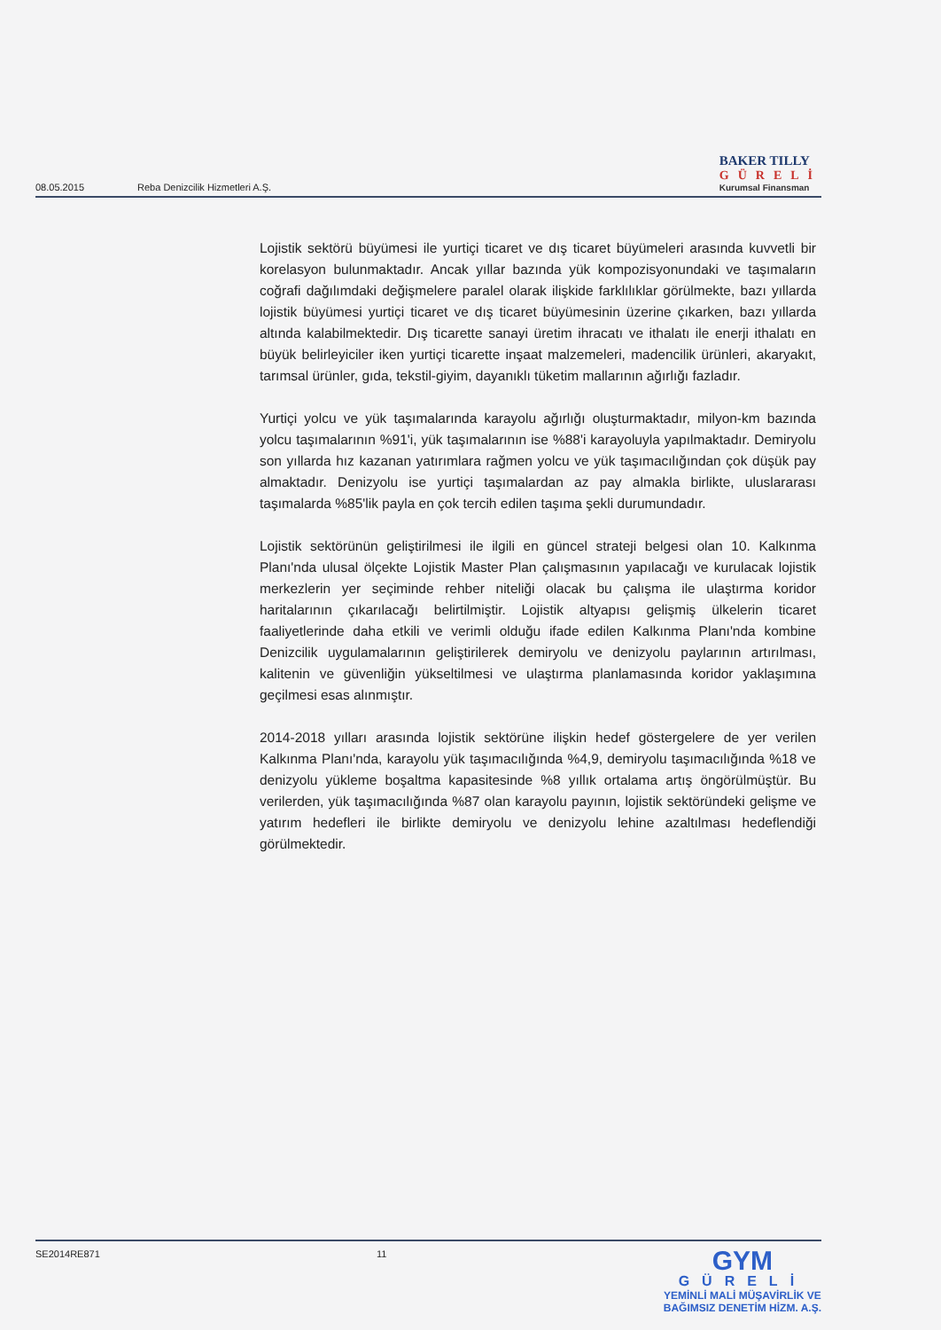08.05.2015 Reba Denizcilik Hizmetleri A.Ş.
BAKER TILLY
GÜRELİ
Kurumsal Finansman
Lojistik sektörü büyümesi ile yurtiçi ticaret ve dış ticaret büyümeleri arasında kuvvetli bir korelasyon bulunmaktadır. Ancak yıllar bazında yük kompozisyonundaki ve taşımaların coğrafi dağılımdaki değişmelere paralel olarak ilişkide farklılıklar görülmekte, bazı yıllarda lojistik büyümesi yurtiçi ticaret ve dış ticaret büyümesinin üzerine çıkarken, bazı yıllarda altında kalabilmektedir. Dış ticarette sanayi üretim ihracatı ve ithalatı ile enerji ithalatı en büyük belirleyiciler iken yurtiçi ticarette inşaat malzemeleri, madencilik ürünleri, akaryakıt, tarımsal ürünler, gıda, tekstil-giyim, dayanıklı tüketim mallarının ağırlığı fazladır.
Yurtiçi yolcu ve yük taşımalarında karayolu ağırlığı oluşturmaktadır, milyon-km bazında yolcu taşımalarının %91'i, yük taşımalarının ise %88'i karayoluyla yapılmaktadır. Demiryolu son yıllarda hız kazanan yatırımlara rağmen yolcu ve yük taşımacılığından çok düşük pay almaktadır. Denizyolu ise yurtiçi taşımalardan az pay almakla birlikte, uluslararası taşımalarda %85'lik payla en çok tercih edilen taşıma şekli durumundadır.
Lojistik sektörünün geliştirilmesi ile ilgili en güncel strateji belgesi olan 10. Kalkınma Planı'nda ulusal ölçekte Lojistik Master Plan çalışmasının yapılacağı ve kurulacak lojistik merkezlerin yer seçiminde rehber niteliği olacak bu çalışma ile ulaştırma koridor haritalarının çıkarılacağı belirtilmiştir. Lojistik altyapısı gelişmiş ülkelerin ticaret faaliyetlerinde daha etkili ve verimli olduğu ifade edilen Kalkınma Planı'nda kombine Denizcilik uygulamalarının geliştirilerek demiryolu ve denizyolu paylarının artırılması, kalitenin ve güvenliğin yükseltilmesi ve ulaştırma planlamasında koridor yaklaşımına geçilmesi esas alınmıştır.
2014-2018 yılları arasında lojistik sektörüne ilişkin hedef göstergelere de yer verilen Kalkınma Planı'nda, karayolu yük taşımacılığında %4,9, demiryolu taşımacılığında %18 ve denizyolu yükleme boşaltma kapasitesinde %8 yıllık ortalama artış öngörülmüştür. Bu verilerden, yük taşımacılığında %87 olan karayolu payının, lojistik sektöründeki gelişme ve yatırım hedefleri ile birlikte demiryolu ve denizyolu lehine azaltılması hedeflendiği görülmektedir.
SE2014RE871 11
GYM
GÜRELİ
YEMİNLİ MALİ MÜŞAVİRLİK VE
BAĞIMSIZ DENETİM HİZM. A.Ş.